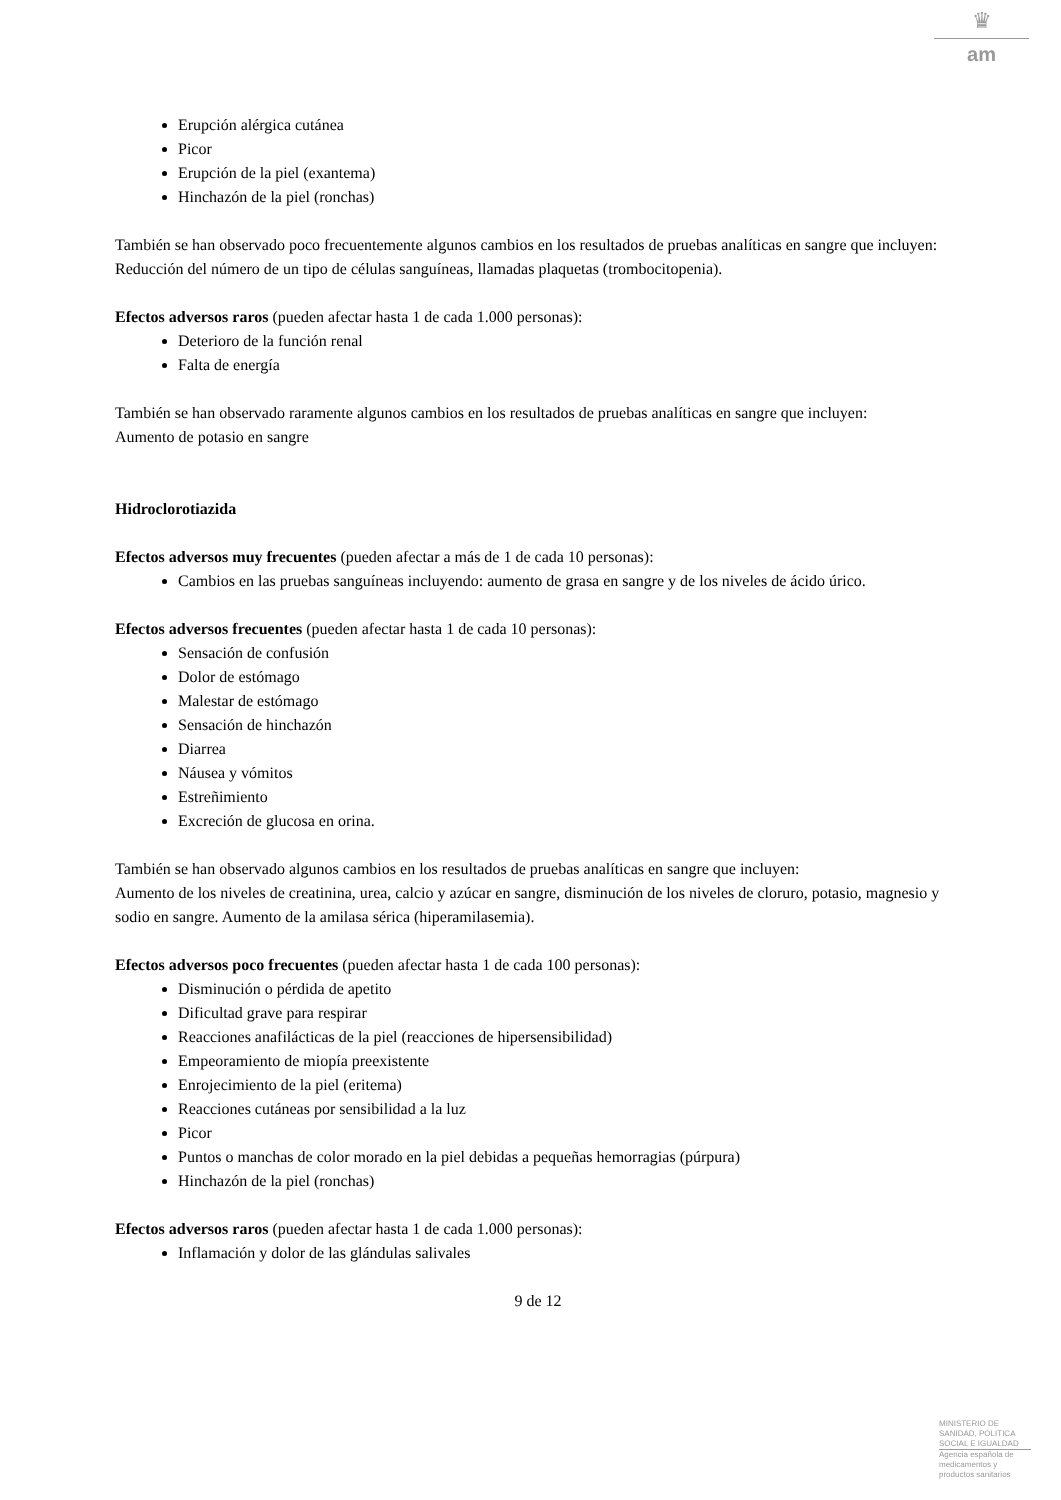♛
am
Erupción alérgica cutánea
Picor
Erupción de la piel (exantema)
Hinchazón de la piel (ronchas)
También se han observado poco frecuentemente algunos cambios en los resultados de pruebas analíticas en sangre que incluyen:
Reducción del número de un tipo de células sanguíneas, llamadas plaquetas (trombocitopenia).
Efectos adversos raros (pueden afectar hasta 1 de cada 1.000 personas):
Deterioro de la función renal
Falta de energía
También se han observado raramente algunos cambios en los resultados de pruebas analíticas en sangre que incluyen:
Aumento de potasio en sangre
Hidroclorotiazida
Efectos adversos muy frecuentes (pueden afectar a más de 1 de cada 10 personas):
Cambios en las pruebas sanguíneas incluyendo: aumento de grasa en sangre y de los niveles de ácido úrico.
Efectos adversos frecuentes (pueden afectar hasta 1 de cada 10 personas):
Sensación de confusión
Dolor de estómago
Malestar de estómago
Sensación de hinchazón
Diarrea
Náusea y vómitos
Estreñimiento
Excreción de glucosa en orina.
También se han observado algunos cambios en los resultados de pruebas analíticas en sangre que incluyen:
Aumento de los niveles de creatinina, urea, calcio y azúcar en sangre, disminución de los niveles de cloruro, potasio, magnesio y sodio en sangre. Aumento de la amilasa sérica (hiperamilasemia).
Efectos adversos poco frecuentes (pueden afectar hasta 1 de cada 100 personas):
Disminución o pérdida de apetito
Dificultad grave para respirar
Reacciones anafilácticas de la piel (reacciones de hipersensibilidad)
Empeoramiento de miopía preexistente
Enrojecimiento de la piel (eritema)
Reacciones cutáneas por sensibilidad a la luz
Picor
Puntos o manchas de color morado en la piel debidas a pequeñas hemorragias (púrpura)
Hinchazón de la piel (ronchas)
Efectos adversos raros (pueden afectar hasta 1 de cada 1.000 personas):
Inflamación y dolor de las glándulas salivales
9 de 12
MINISTERIO DE
SANIDAD, POLITICA
SOCIAL E IGUALDAD
Agencia española de
medicamentos y
productos sanitarios